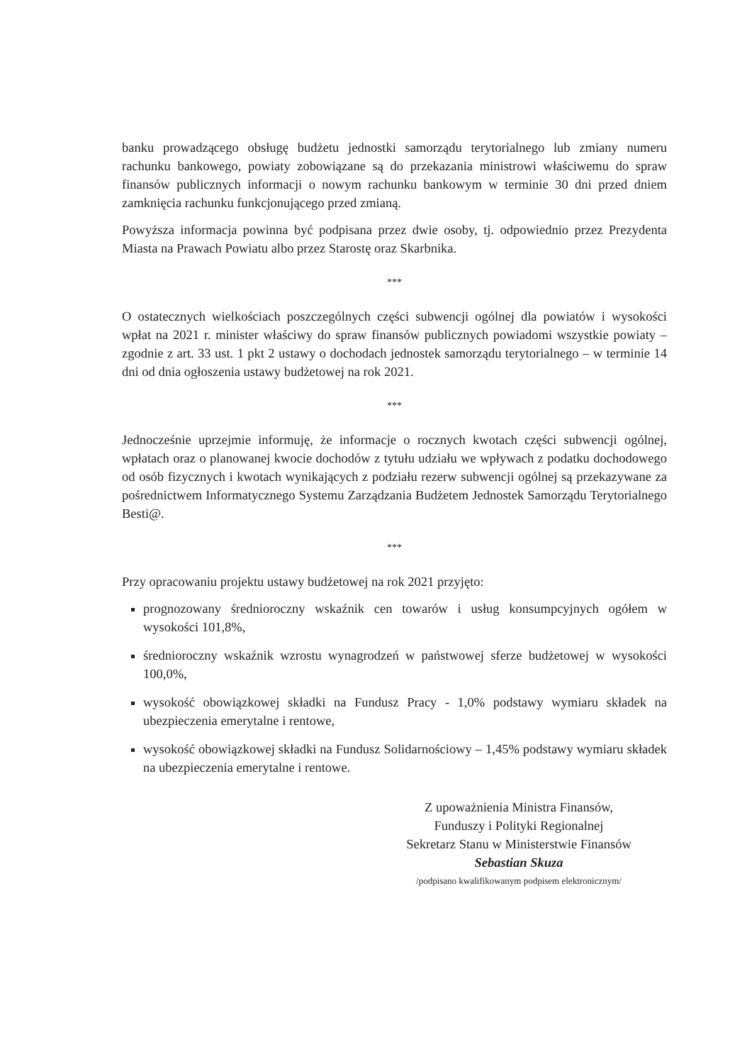banku prowadzącego obsługę budżetu jednostki samorządu terytorialnego lub zmiany numeru rachunku bankowego, powiaty zobowiązane są do przekazania ministrowi właściwemu do spraw finansów publicznych informacji o nowym rachunku bankowym w terminie 30 dni przed dniem zamknięcia rachunku funkcjonującego przed zmianą.
Powyższa informacja powinna być podpisana przez dwie osoby, tj. odpowiednio przez Prezydenta Miasta na Prawach Powiatu albo przez Starostę oraz Skarbnika.
***
O ostatecznych wielkościach poszczególnych części subwencji ogólnej dla powiatów i wysokości wpłat na 2021 r. minister właściwy do spraw finansów publicznych powiadomi wszystkie powiaty – zgodnie z art. 33 ust. 1 pkt 2 ustawy o dochodach jednostek samorządu terytorialnego – w terminie 14 dni od dnia ogłoszenia ustawy budżetowej na rok 2021.
***
Jednocześnie uprzejmie informuję, że informacje o rocznych kwotach części subwencji ogólnej, wpłatach oraz o planowanej kwocie dochodów z tytułu udziału we wpływach z podatku dochodowego od osób fizycznych i kwotach wynikających z podziału rezerw subwencji ogólnej są przekazywane za pośrednictwem Informatycznego Systemu Zarządzania Budżetem Jednostek Samorządu Terytorialnego Besti@.
***
Przy opracowaniu projektu ustawy budżetowej na rok 2021 przyjęto:
prognozowany średnioroczny wskaźnik cen towarów i usług konsumpcyjnych ogółem w wysokości 101,8%,
średnioroczny wskaźnik wzrostu wynagrodzeń w państwowej sferze budżetowej w wysokości 100,0%,
wysokość obowiązkowej składki na Fundusz Pracy - 1,0% podstawy wymiaru składek na ubezpieczenia emerytalne i rentowe,
wysokość obowiązkowej składki na Fundusz Solidarnościowy – 1,45% podstawy wymiaru składek na ubezpieczenia emerytalne i rentowe.
Z upoważnienia Ministra Finansów,
Funduszy i Polityki Regionalnej
Sekretarz Stanu w Ministerstwie Finansów
Sebastian Skuza
/podpisano kwalifikowanym podpisem elektronicznym/